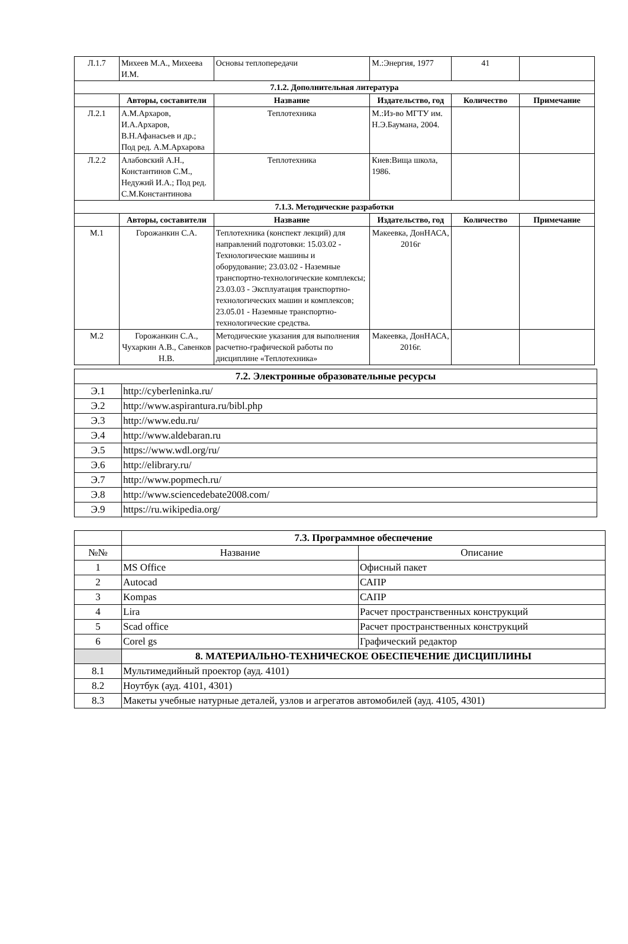| Л.1.7 | Михеев М.А., Михеева И.М. | Основы теплопередачи | М.:Энергия, 1977 | 41 | |
| 7.1.2. Дополнительная литература | | | | | |
| | Авторы, составители | Название | Издательство, год | Количество | Примечание |
| Л.2.1 | А.М.Архаров, И.А.Архаров, В.Н.Афанасьев и др.; Под ред. А.М.Архарова | Теплотехника | М.:Из-во МГТУ им. Н.Э.Баумана, 2004. | | |
| Л.2.2 | Алабовский А.Н., Константинов С.М., Недужий И.А.; Под ред. С.М.Константинова | Теплотехника | Киев:Вища школа, 1986. | | |
| 7.1.3. Методические разработки | | | | | |
| | Авторы, составители | Название | Издательство, год | Количество | Примечание |
| М.1 | Горожанкин С.А. | Теплотехника (конспект лекций) для направлений подготовки: 15.03.02 - Технологические машины и оборудование; 23.03.02 - Наземные транспортно-технологические комплексы; 23.03.03 - Эксплуатация транспортно-технологических машин и комплексов; 23.05.01 - Наземные транспортно-технологические средства. | Макеевка, ДонНАСА, 2016г | | |
| М.2 | Горожанкин С.А., Чухаркин А.В., Савенков Н.В. | Методические указания для выполнения расчетно-графической работы по дисциплине «Теплотехника» | Макеевка, ДонНАСА, 2016г. | | |
| 7.2. Электронные образовательные ресурсы | |
| Э.1 | http://cyberleninka.ru/ |
| Э.2 | http://www.aspirantura.ru/bibl.php |
| Э.3 | http://www.edu.ru/ |
| Э.4 | http://www.aldebaran.ru |
| Э.5 | https://www.wdl.org/ru/ |
| Э.6 | http://elibrary.ru/ |
| Э.7 | http://www.popmech.ru/ |
| Э.8 | http://www.sciencedebate2008.com/ |
| Э.9 | https://ru.wikipedia.org/ |
| | 7.3. Программное обеспечение | |
| №№ | Название | Описание |
| 1 | MS Office | Офисный пакет |
| 2 | Autocad | САПР |
| 3 | Kompas | САПР |
| 4 | Lira | Расчет пространственных конструкций |
| 5 | Scad office | Расчет пространственных конструкций |
| 6 | Corel gs | Графический редактор |
| | 8. МАТЕРИАЛЬНО-ТЕХНИЧЕСКОЕ ОБЕСПЕЧЕНИЕ ДИСЦИПЛИНЫ | |
| 8.1 | Мультимедийный проектор (ауд. 4101) | |
| 8.2 | Ноутбук (ауд. 4101, 4301) | |
| 8.3 | Макеты учебные натурные деталей, узлов и агрегатов автомобилей (ауд. 4105, 4301) | |